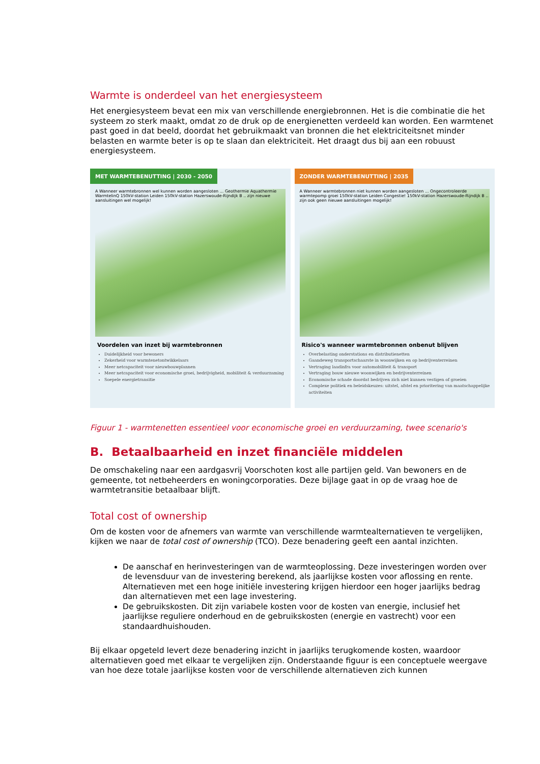Warmte is onderdeel van het energiesysteem
Het energiesysteem bevat een mix van verschillende energiebronnen. Het is die combinatie die het systeem zo sterk maakt, omdat zo de druk op de energienetten verdeeld kan worden. Een warmtenet past goed in dat beeld, doordat het gebruikmaakt van bronnen die het elektriciteitsnet minder belasten en warmte beter is op te slaan dan elektriciteit. Het draagt dus bij aan een robuust energiesysteem.
MET WARMTEBENUTTING | 2030 - 2050
A Wanneer warmtebronnen wel kunnen worden aangesloten ... Geothermie Aquathermie WarmtelinQ 150kV-station Leiden 150kV-station Hazerswoude-Rijndijk B .. zijn nieuwe aansluitingen wel mogelijk!
Voordelen van inzet bij warmtebronnen
Duidelijkheid voor bewoners
Zekerheid voor warmtenetontwikkelaars
Meer netcapaciteit voor nieuwbouwplannen
Meer netcapaciteit voor economische groei, bedrijvigheid, mobiliteit & verduurzaming
Soepele energietransitie
ZONDER WARMTEBENUTTING | 2035
A Wanneer warmtebronnen niet kunnen worden aangesloten ... Ongecontroleerde warmtepomp groei 150kV-station Leiden Congestie! 150kV-station Hazerswoude-Rijndijk B .. zijn ook geen nieuwe aansluitingen mogelijk!
Risico's wanneer warmtebronnen onbenut blijven
Overbelasting onderstations en distributienetten
Gaandeweg transportschaarste in woonwijken en op bedrijventerreinen
Vertraging laadinfra voor automobiliteit & transport
Vertraging bouw nieuwe woonwijken en bedrijventerreinen
Economische schade doordat bedrijven zich niet kunnen vestigen of groeien
Complexe politiek en beleidskeuzes: uitstel, afstel en prioritering van maatschappelijke activiteiten
Figuur 1 - warmtenetten essentieel voor economische groei en verduurzaming, twee scenario's
B. Betaalbaarheid en inzet financiële middelen
De omschakeling naar een aardgasvrij Voorschoten kost alle partijen geld. Van bewoners en de gemeente, tot netbeheerders en woningcorporaties. Deze bijlage gaat in op de vraag hoe de warmtetransitie betaalbaar blijft.
Total cost of ownership
Om de kosten voor de afnemers van warmte van verschillende warmtealternatieven te vergelijken, kijken we naar de total cost of ownership (TCO). Deze benadering geeft een aantal inzichten.
De aanschaf en herinvesteringen van de warmteoplossing. Deze investeringen worden over de levensduur van de investering berekend, als jaarlijkse kosten voor aflossing en rente. Alternatieven met een hoge initiële investering krijgen hierdoor een hoger jaarlijks bedrag dan alternatieven met een lage investering.
De gebruikskosten. Dit zijn variabele kosten voor de kosten van energie, inclusief het jaarlijkse reguliere onderhoud en de gebruikskosten (energie en vastrecht) voor een standaardhuishouden.
Bij elkaar opgeteld levert deze benadering inzicht in jaarlijks terugkomende kosten, waardoor alternatieven goed met elkaar te vergelijken zijn. Onderstaande figuur is een conceptuele weergave van hoe deze totale jaarlijkse kosten voor de verschillende alternatieven zich kunnen